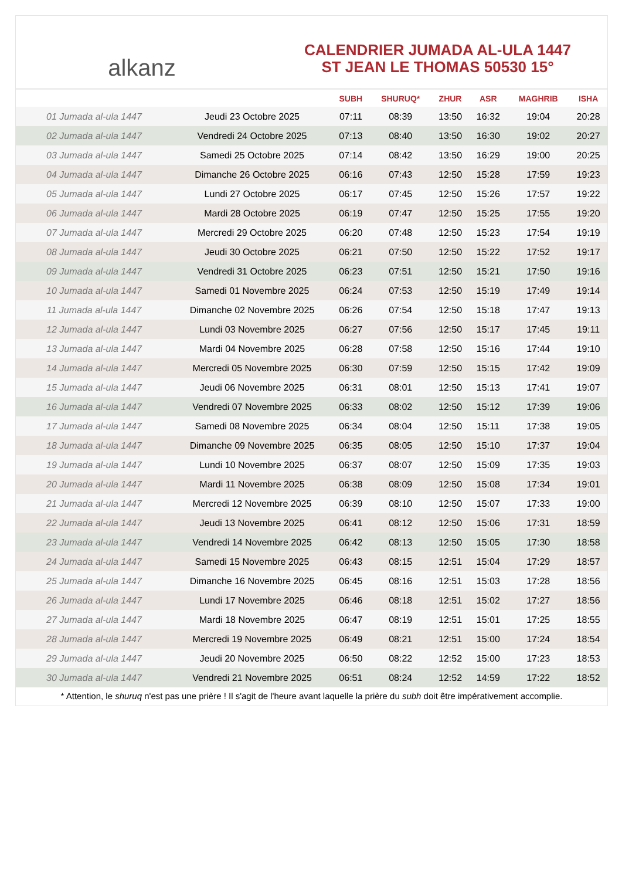alkanz
CALENDRIER JUMADA AL-ULA 1447
ST JEAN LE THOMAS 50530 15°
| | | SUBH | SHURUQ* | ZHUR | ASR | MAGHRIB | ISHA |
| --- | --- | --- | --- | --- | --- | --- | --- |
| 01 Jumada al-ula 1447 | Jeudi 23 Octobre 2025 | 07:11 | 08:39 | 13:50 | 16:32 | 19:04 | 20:28 |
| 02 Jumada al-ula 1447 | Vendredi 24 Octobre 2025 | 07:13 | 08:40 | 13:50 | 16:30 | 19:02 | 20:27 |
| 03 Jumada al-ula 1447 | Samedi 25 Octobre 2025 | 07:14 | 08:42 | 13:50 | 16:29 | 19:00 | 20:25 |
| 04 Jumada al-ula 1447 | Dimanche 26 Octobre 2025 | 06:16 | 07:43 | 12:50 | 15:28 | 17:59 | 19:23 |
| 05 Jumada al-ula 1447 | Lundi 27 Octobre 2025 | 06:17 | 07:45 | 12:50 | 15:26 | 17:57 | 19:22 |
| 06 Jumada al-ula 1447 | Mardi 28 Octobre 2025 | 06:19 | 07:47 | 12:50 | 15:25 | 17:55 | 19:20 |
| 07 Jumada al-ula 1447 | Mercredi 29 Octobre 2025 | 06:20 | 07:48 | 12:50 | 15:23 | 17:54 | 19:19 |
| 08 Jumada al-ula 1447 | Jeudi 30 Octobre 2025 | 06:21 | 07:50 | 12:50 | 15:22 | 17:52 | 19:17 |
| 09 Jumada al-ula 1447 | Vendredi 31 Octobre 2025 | 06:23 | 07:51 | 12:50 | 15:21 | 17:50 | 19:16 |
| 10 Jumada al-ula 1447 | Samedi 01 Novembre 2025 | 06:24 | 07:53 | 12:50 | 15:19 | 17:49 | 19:14 |
| 11 Jumada al-ula 1447 | Dimanche 02 Novembre 2025 | 06:26 | 07:54 | 12:50 | 15:18 | 17:47 | 19:13 |
| 12 Jumada al-ula 1447 | Lundi 03 Novembre 2025 | 06:27 | 07:56 | 12:50 | 15:17 | 17:45 | 19:11 |
| 13 Jumada al-ula 1447 | Mardi 04 Novembre 2025 | 06:28 | 07:58 | 12:50 | 15:16 | 17:44 | 19:10 |
| 14 Jumada al-ula 1447 | Mercredi 05 Novembre 2025 | 06:30 | 07:59 | 12:50 | 15:15 | 17:42 | 19:09 |
| 15 Jumada al-ula 1447 | Jeudi 06 Novembre 2025 | 06:31 | 08:01 | 12:50 | 15:13 | 17:41 | 19:07 |
| 16 Jumada al-ula 1447 | Vendredi 07 Novembre 2025 | 06:33 | 08:02 | 12:50 | 15:12 | 17:39 | 19:06 |
| 17 Jumada al-ula 1447 | Samedi 08 Novembre 2025 | 06:34 | 08:04 | 12:50 | 15:11 | 17:38 | 19:05 |
| 18 Jumada al-ula 1447 | Dimanche 09 Novembre 2025 | 06:35 | 08:05 | 12:50 | 15:10 | 17:37 | 19:04 |
| 19 Jumada al-ula 1447 | Lundi 10 Novembre 2025 | 06:37 | 08:07 | 12:50 | 15:09 | 17:35 | 19:03 |
| 20 Jumada al-ula 1447 | Mardi 11 Novembre 2025 | 06:38 | 08:09 | 12:50 | 15:08 | 17:34 | 19:01 |
| 21 Jumada al-ula 1447 | Mercredi 12 Novembre 2025 | 06:39 | 08:10 | 12:50 | 15:07 | 17:33 | 19:00 |
| 22 Jumada al-ula 1447 | Jeudi 13 Novembre 2025 | 06:41 | 08:12 | 12:50 | 15:06 | 17:31 | 18:59 |
| 23 Jumada al-ula 1447 | Vendredi 14 Novembre 2025 | 06:42 | 08:13 | 12:50 | 15:05 | 17:30 | 18:58 |
| 24 Jumada al-ula 1447 | Samedi 15 Novembre 2025 | 06:43 | 08:15 | 12:51 | 15:04 | 17:29 | 18:57 |
| 25 Jumada al-ula 1447 | Dimanche 16 Novembre 2025 | 06:45 | 08:16 | 12:51 | 15:03 | 17:28 | 18:56 |
| 26 Jumada al-ula 1447 | Lundi 17 Novembre 2025 | 06:46 | 08:18 | 12:51 | 15:02 | 17:27 | 18:56 |
| 27 Jumada al-ula 1447 | Mardi 18 Novembre 2025 | 06:47 | 08:19 | 12:51 | 15:01 | 17:25 | 18:55 |
| 28 Jumada al-ula 1447 | Mercredi 19 Novembre 2025 | 06:49 | 08:21 | 12:51 | 15:00 | 17:24 | 18:54 |
| 29 Jumada al-ula 1447 | Jeudi 20 Novembre 2025 | 06:50 | 08:22 | 12:52 | 15:00 | 17:23 | 18:53 |
| 30 Jumada al-ula 1447 | Vendredi 21 Novembre 2025 | 06:51 | 08:24 | 12:52 | 14:59 | 17:22 | 18:52 |
* Attention, le shuruq n'est pas une prière ! Il s'agit de l'heure avant laquelle la prière du subh doit être impérativement accomplie.